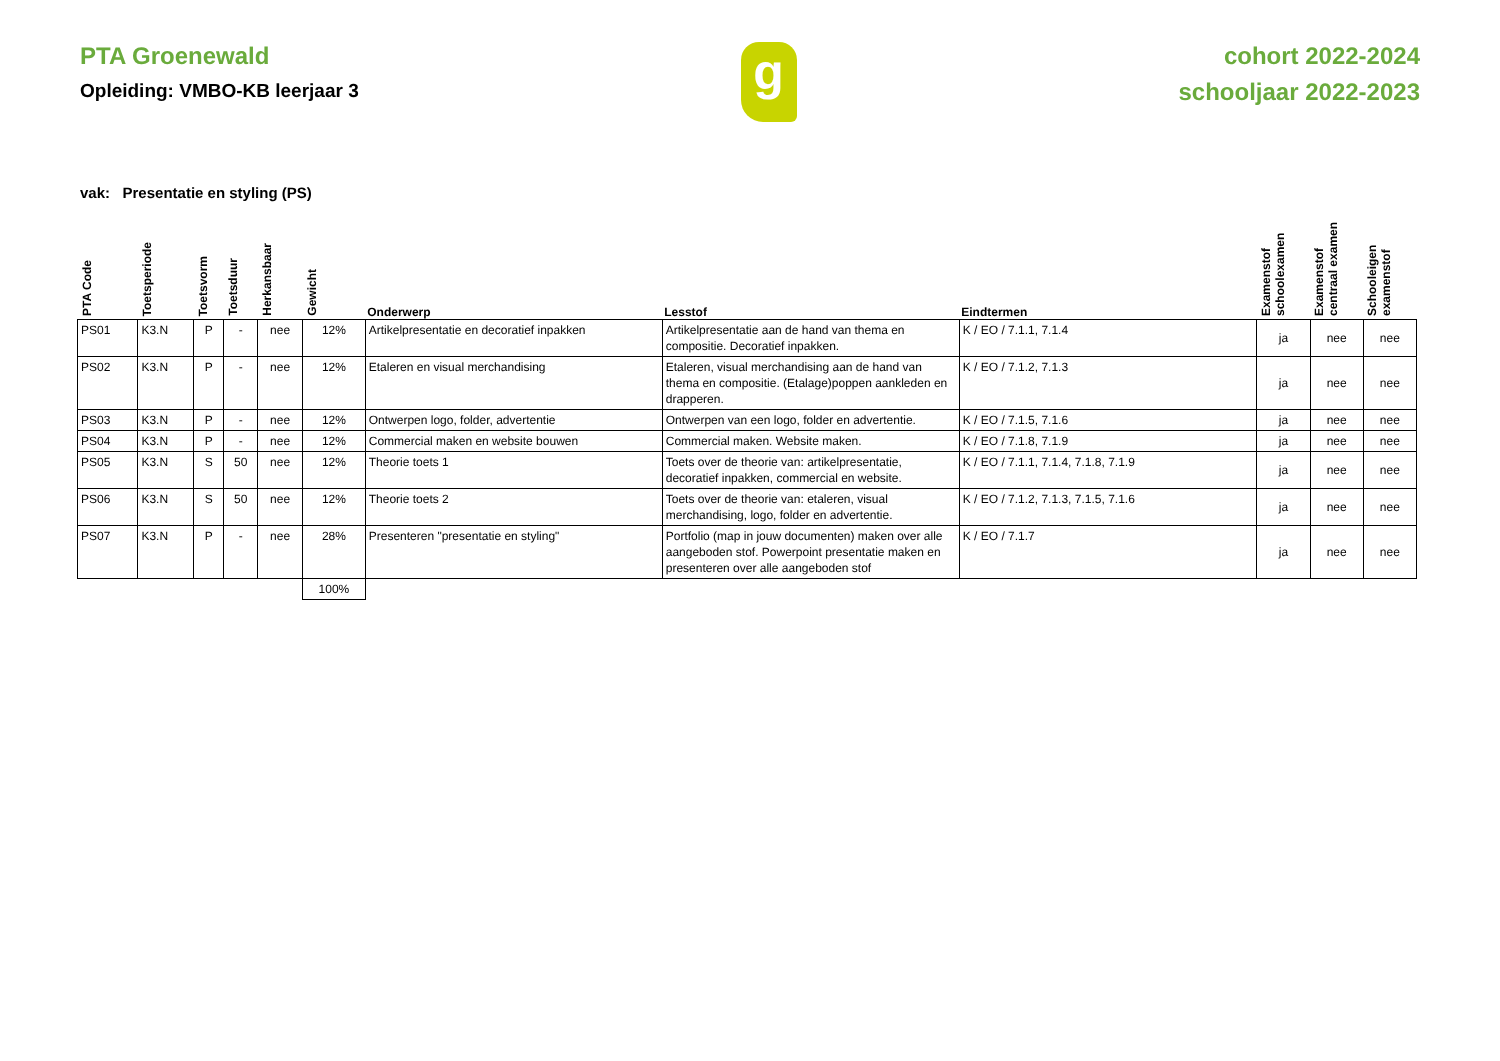PTA Groenewald
Opleiding: VMBO-KB leerjaar 3
g
cohort 2022-2024
schooljaar 2022-2023
vak: Presentatie en styling (PS)
| PTA Code | Toetsperiode | Toetsvorm | Toetsduur | Herkansbaar | Gewicht | Onderwerp | Lesstof | Eindtermen | Examenstof schoolexamen | Examenstof centraal examen | Schooleigen examenstof |
| --- | --- | --- | --- | --- | --- | --- | --- | --- | --- | --- | --- |
| PS01 | K3.N | P | - | nee | 12% | Artikelpresentatie en decoratief inpakken | Artikelpresentatie aan de hand van thema en compositie. Decoratief inpakken. | K / EO / 7.1.1, 7.1.4 | ja | nee | nee |
| PS02 | K3.N | P | - | nee | 12% | Etaleren en visual merchandising | Etaleren, visual merchandising aan de hand van thema en compositie. (Etalage)poppen aankleden en drapperen. | K / EO / 7.1.2, 7.1.3 | ja | nee | nee |
| PS03 | K3.N | P | - | nee | 12% | Ontwerpen logo, folder, advertentie | Ontwerpen van een logo, folder en advertentie. | K / EO / 7.1.5, 7.1.6 | ja | nee | nee |
| PS04 | K3.N | P | - | nee | 12% | Commercial maken en website bouwen | Commercial maken. Website maken. | K / EO / 7.1.8, 7.1.9 | ja | nee | nee |
| PS05 | K3.N | S | 50 | nee | 12% | Theorie toets 1 | Toets over de theorie van: artikelpresentatie, decoratief inpakken, commercial en website. | K / EO / 7.1.1, 7.1.4, 7.1.8, 7.1.9 | ja | nee | nee |
| PS06 | K3.N | S | 50 | nee | 12% | Theorie toets 2 | Toets over de theorie van: etaleren, visual merchandising, logo, folder en advertentie. | K / EO / 7.1.2, 7.1.3, 7.1.5, 7.1.6 | ja | nee | nee |
| PS07 | K3.N | P | - | nee | 28% | Presenteren "presentatie en styling" | Portfolio (map in jouw documenten) maken over alle aangeboden stof. Powerpoint presentatie maken en presenteren over alle aangeboden stof | K / EO / 7.1.7 | ja | nee | nee |
| | | | | | 100% | | | | | | |